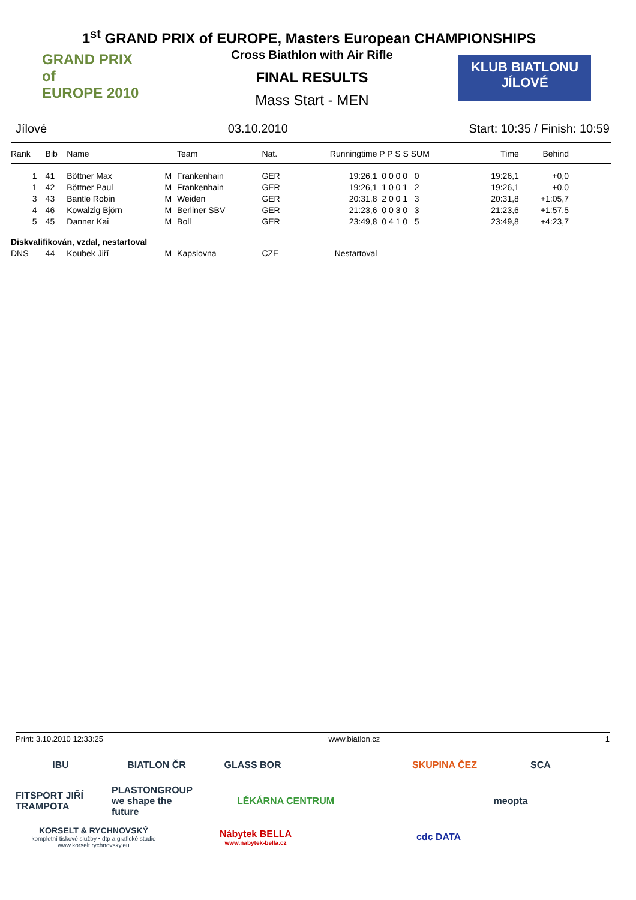1<sup>st</sup> GRAND PRIX of EUROPE, Masters European CHAMPIONSHIPS
GRAND PRIX
of
EUROPE 2010
Cross Biathlon with Air Rifle
FINAL RESULTS
Mass Start - MEN
KLUB BIATLONU
JÍLOVÉ
Jílové 03.10.2010 Start: 10:35 / Finish: 10:59
| Rank | Bib | Name | | Team | Nat. | Runningtime | P P S S SUM | Time | Behind | |
| --- | --- | --- | --- | --- | --- | --- | --- | --- | --- | --- |
| 1 | 41 | Böttner Max | M | Frankenhain | GER | 19:26,1 | 0 0 0 0 0 | 19:26,1 | +0,0 | |
| 1 | 42 | Böttner Paul | M | Frankenhain | GER | 19:26,1 | 1 0 0 1 2 | 19:26,1 | +0,0 | |
| 3 | 43 | Bantle Robin | M | Weiden | GER | 20:31,8 | 2 0 0 1 3 | 20:31,8 | +1:05,7 | |
| 4 | 46 | Kowalzig Björn | M | Berliner SBV | GER | 21:23,6 | 0 0 3 0 3 | 21:23,6 | +1:57,5 | |
| 5 | 45 | Danner Kai | M | Boll | GER | 23:49,8 | 0 4 1 0 5 | 23:49,8 | +4:23,7 | |
| Diskvalifikován, vzdal, nestartoval | | | | | | | | | | |
| DNS | 44 | Koubek Jiří | M | Kapslovna | CZE | Nestartoval | | | | |
Print: 3.10.2010 12:33:25 www.biatlon.cz 1
IBU
BIATLON ČR
GLASS BOR
SKUPINA ČEZ
SCA
FITSPORT JIŘÍ TRAMPOTA
PLASTONGROUP we shape the future
LÉKÁRNA CENTRUM
meopta
KORSELT & RYCHNOVSKÝ
kompletní tiskové služby • dtp a grafické studio
www.korselt.rychnovsky.eu
Nábytek BELLA
www.nabytek-bella.cz
cdc DATA